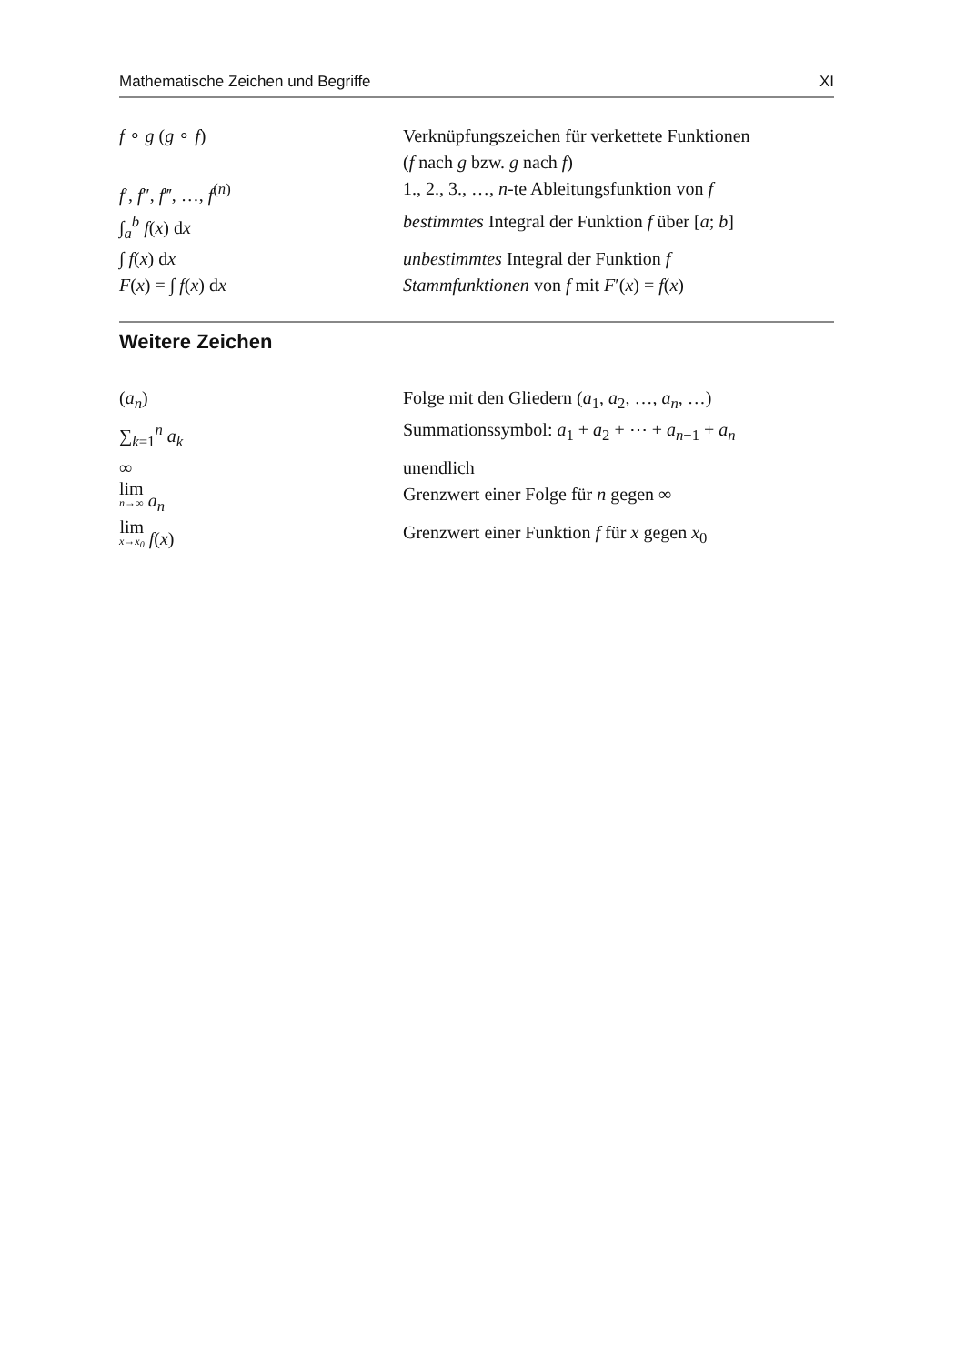Mathematische Zeichen und Begriffe XI
| f ∘ g ( g ∘ f ) | Verknüpfungszeichen für verkettete Funktionen ( f nach g bzw. g nach f ) |
| f ′, f ″, f ‴, …, f<sup>(n)</sup> | 1., 2., 3., …, n -te Ableitungsfunktion von f |
| ∫<sub>a</sub><sup>b</sup> f ( x ) d x | bestimmtes Integral der Funktion f über [ a ; b ] |
| ∫ f ( x ) d x | unbestimmtes Integral der Funktion f |
| F ( x ) = ∫ f ( x ) d x | Stammfunktionen von f mit F ′( x ) = f ( x ) |
Weitere Zeichen
| ( a<sub>n</sub> ) | Folge mit den Gliedern ( a<sub>1</sub>, a<sub>2</sub>, …, a<sub>n</sub> , …) |
| ∑<sub>k=1</sub><sup>n</sup> a<sub>k</sub> | Summationssymbol: a<sub>1</sub> + a<sub>2</sub> + ⋯ + a<sub>n−1</sub> + a<sub>n</sub> |
| ∞ | unendlich |
| lim n→∞ a<sub>n</sub> | Grenzwert einer Folge für n gegen ∞ |
| lim x→x<sub>0</sub> f ( x ) | Grenzwert einer Funktion f für x gegen x<sub>0</sub> |